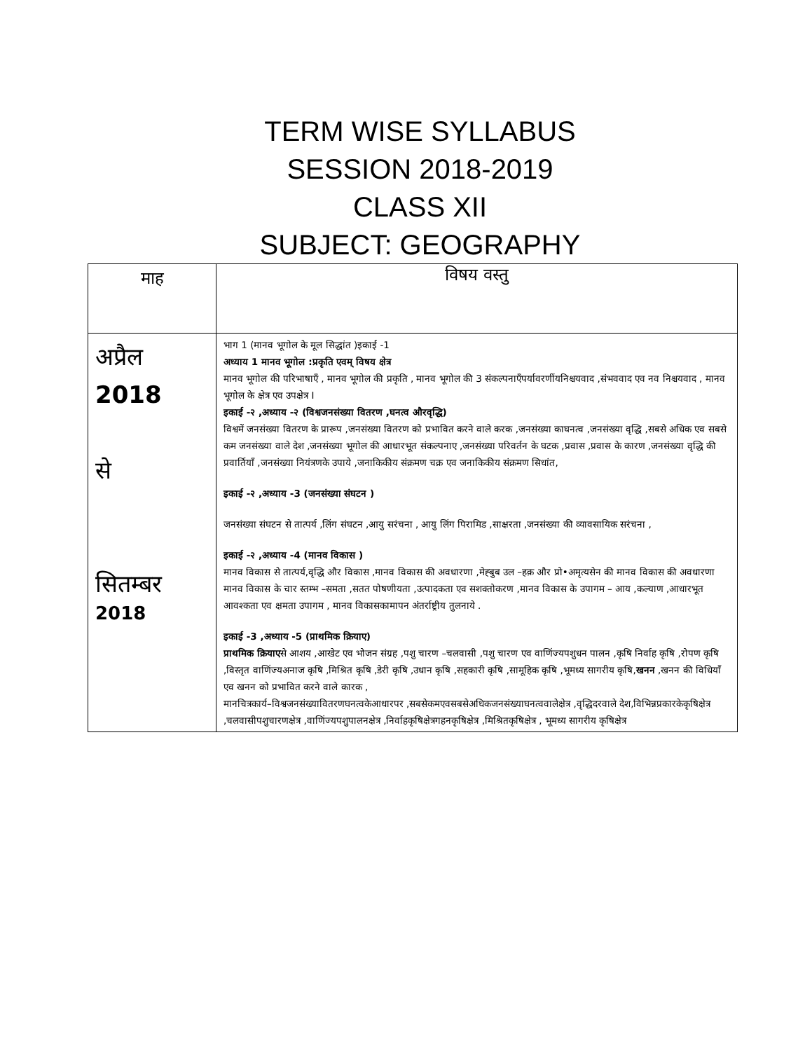TERM WISE SYLLABUS
SESSION 2018-2019
CLASS XII
SUBJECT: GEOGRAPHY
| माह | विषय वस्तु |
| --- | --- |
| अप्रैल 2018 से सितम्बर 2018 | भाग 1 (मानव भूगोल के मूल सिद्धांत )इकाई -1 अध्याय 1 मानव भूगोल :प्रकृति एवम् विषय क्षेत्र मानव भूगोल की परिभाषाएँ , मानव भूगोल की प्रकृति , मानव भूगोल की 3 संकल्पनाएँपर्यावरणींयनिश्चयवाद ,संभववाद एव नव निश्चयवाद , मानव भूगोल के क्षेत्र एव उपक्षेत्र I इकाई -२ ,अध्याय -२ (विश्वजनसंख्या वितरण ,घनत्व औरवृद्धि) विश्वमें जनसंख्या वितरण के प्रारूप ,जनसंख्या वितरण को प्रभावित करने वाले करक ,जनसंख्या काघनत्व ,जनसंख्या वृद्धि ,सबसे अधिक एव सबसे कम जनसंख्या वाले देश ,जनसंख्या भूगोल की आधारभूत संकल्पनाए ,जनसंख्या परिवर्तन के घटक ,प्रवास ,प्रवास के कारण ,जनसंख्या वृद्धि की प्रवार्तियाँ ,जनसंख्या नियंत्रणके उपाये ,जनाकिकीय संक्रमण चक्र एव जनाकिकीय संक्रमण सिधांत, इकाई -२ ,अध्याय -3 (जनसंख्या संघटन ) जनसंख्या संघटन से तात्पर्य ,लिंग संघटन ,आयु सरंचना , आयु लिंग पिरामिड ,साक्षरता ,जनसंख्या की व्यावसायिक सरंचना , इकाई -२ ,अध्याय -4 (मानव विकास ) मानव विकास से तात्पर्य,वृद्धि और विकास ,मानव विकास की अवधारणा ,मेह्बुब उल –हक़ और प्रो•अमृत्यसेन की मानव विकास की अवधारणा मानव विकास के चार स्तम्भ –समता ,सतत पोषणीयता ,उत्पादकता एव सशक्तोकरण ,मानव विकास के उपागम – आय ,कल्याण ,आधारभूत आवश्कता एव क्षमता उपागम , मानव विकासकामापन अंतर्राष्ट्रीय तुलनाये . इकाई -3 ,अध्याय -5 (प्राथमिक क्रियाए) प्राथमिक क्रियाए से आशय ,आखेट एव भोजन संग्रह ,पशु चारण –चलवासी ,पशु चारण एव वाणिंज्यपशुधन पालन ,कृषि निर्वाह कृषि ,रोपण कृषि ,विस्तृत वाणिंज्यअनाज कृषि ,मिश्रित कृषि ,डेरी कृषि ,उधान कृषि ,सहकारी कृषि ,सामूहिक कृषि ,भूमध्य सागरीय कृषि, खनन ,खनन की विधियाँ एव खनन को प्रभावित करने वाले कारक , मानचित्रकार्य–विश्वजनसंख्यावितरणघनत्वकेआधारपर ,सबसेकमएवसबसेअधिकजनसंख्याघनत्ववालेक्षेत्र ,वृद्धिदरवाले देश,विभिन्नप्रकारकेकृषिक्षेत्र ,चलवासीपशुचारणक्षेत्र ,वाणिंज्यपशुपालनक्षेत्र ,निर्वाहकृषिक्षेत्रगहनकृषिक्षेत्र ,मिश्रितकृषिक्षेत्र , भूमध्य सागरीय कृषिक्षेत्र |